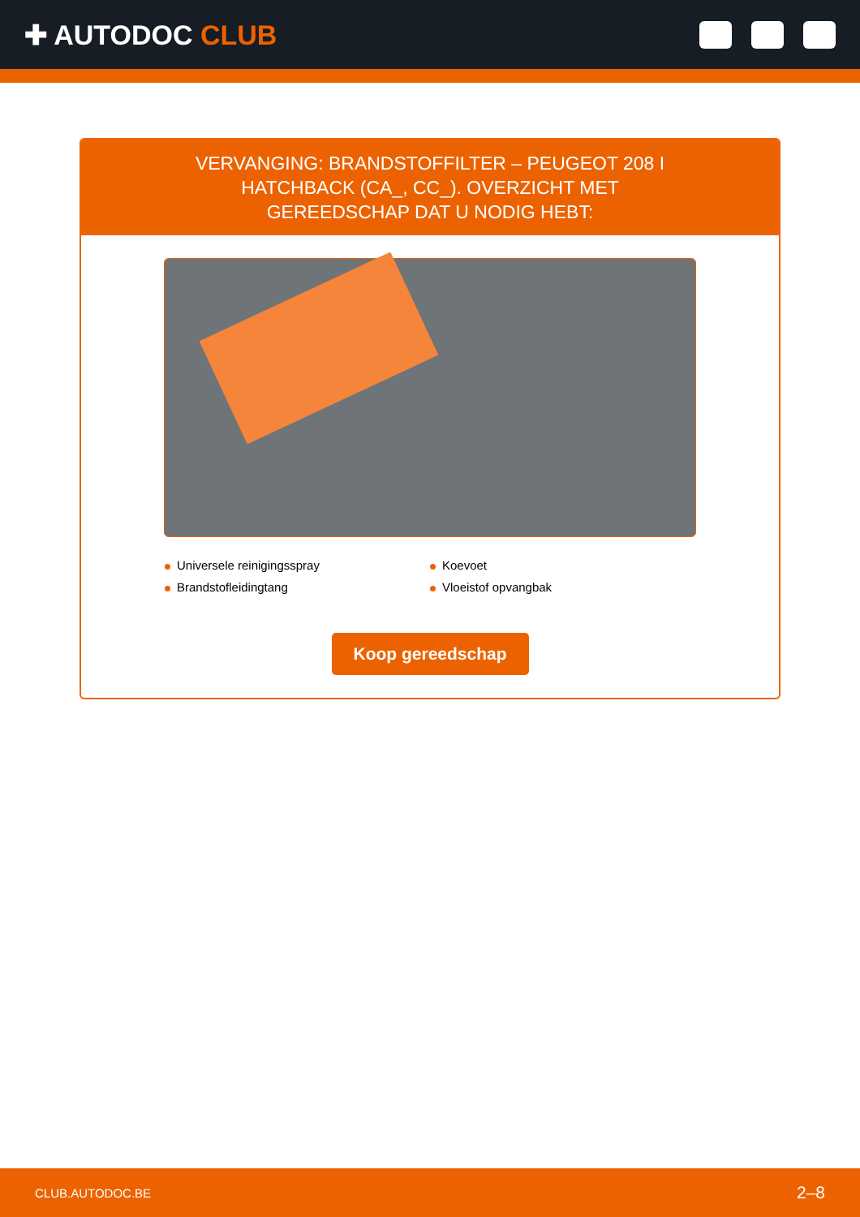✚ AUTODOC CLUB
VERVANGING: BRANDSTOFFILTER – PEUGEOT 208 I HATCHBACK (CA_, CC_). OVERZICHT MET GEREEDSCHAP DAT U NODIG HEBT:
Universele reinigingsspray
Koevoet
Brandstofleidingtang
Vloeistof opvangbak
Koop gereedschap
CLUB.AUTODOC.BE 2–8